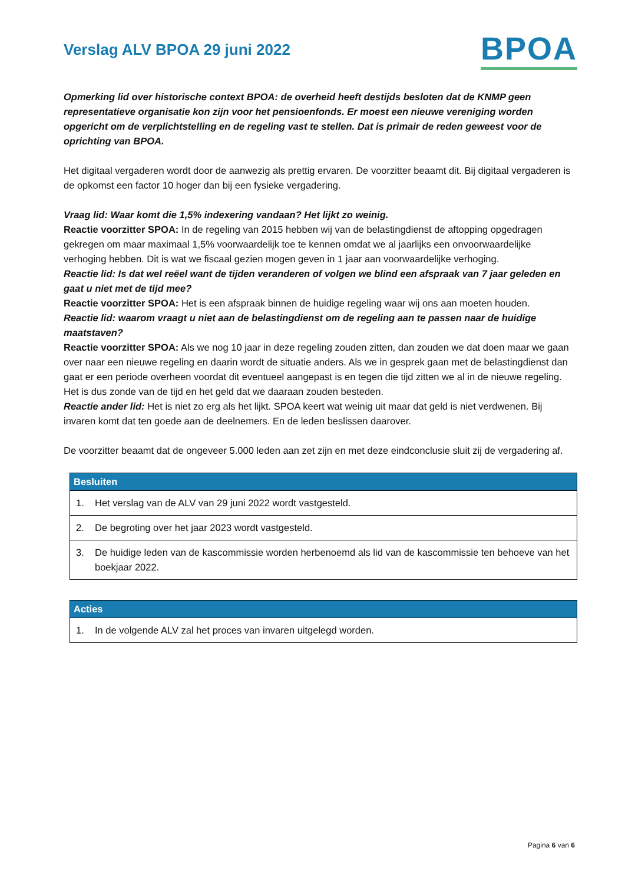Verslag ALV BPOA 29 juni 2022
BPOA
Opmerking lid over historische context BPOA: de overheid heeft destijds besloten dat de KNMP geen representatieve organisatie kon zijn voor het pensioenfonds. Er moest een nieuwe vereniging worden opgericht om de verplichtstelling en de regeling vast te stellen. Dat is primair de reden geweest voor de oprichting van BPOA.
Het digitaal vergaderen wordt door de aanwezig als prettig ervaren. De voorzitter beaamt dit. Bij digitaal vergaderen is de opkomst een factor 10 hoger dan bij een fysieke vergadering.
Vraag lid: Waar komt die 1,5% indexering vandaan? Het lijkt zo weinig.
Reactie voorzitter SPOA: In de regeling van 2015 hebben wij van de belastingdienst de aftopping opgedragen gekregen om maar maximaal 1,5% voorwaardelijk toe te kennen omdat we al jaarlijks een onvoorwaardelijke verhoging hebben. Dit is wat we fiscaal gezien mogen geven in 1 jaar aan voorwaardelijke verhoging.
Reactie lid: Is dat wel reëel want de tijden veranderen of volgen we blind een afspraak van 7 jaar geleden en gaat u niet met de tijd mee?
Reactie voorzitter SPOA: Het is een afspraak binnen de huidige regeling waar wij ons aan moeten houden.
Reactie lid: waarom vraagt u niet aan de belastingdienst om de regeling aan te passen naar de huidige maatstaven?
Reactie voorzitter SPOA: Als we nog 10 jaar in deze regeling zouden zitten, dan zouden we dat doen maar we gaan over naar een nieuwe regeling en daarin wordt de situatie anders. Als we in gesprek gaan met de belastingdienst dan gaat er een periode overheen voordat dit eventueel aangepast is en tegen die tijd zitten we al in de nieuwe regeling. Het is dus zonde van de tijd en het geld dat we daaraan zouden besteden.
Reactie ander lid: Het is niet zo erg als het lijkt. SPOA keert wat weinig uit maar dat geld is niet verdwenen. Bij invaren komt dat ten goede aan de deelnemers. En de leden beslissen daarover.
De voorzitter beaamt dat de ongeveer 5.000 leden aan zet zijn en met deze eindconclusie sluit zij de vergadering af.
| Besluiten |
| --- |
| 1. Het verslag van de ALV van 29 juni 2022 wordt vastgesteld. |
| 2. De begroting over het jaar 2023 wordt vastgesteld. |
| 3. De huidige leden van de kascommissie worden herbenoemd als lid van de kascommissie ten behoeve van het boekjaar 2022. |
| Acties |
| --- |
| 1. In de volgende ALV zal het proces van invaren uitgelegd worden. |
Pagina 6 van 6